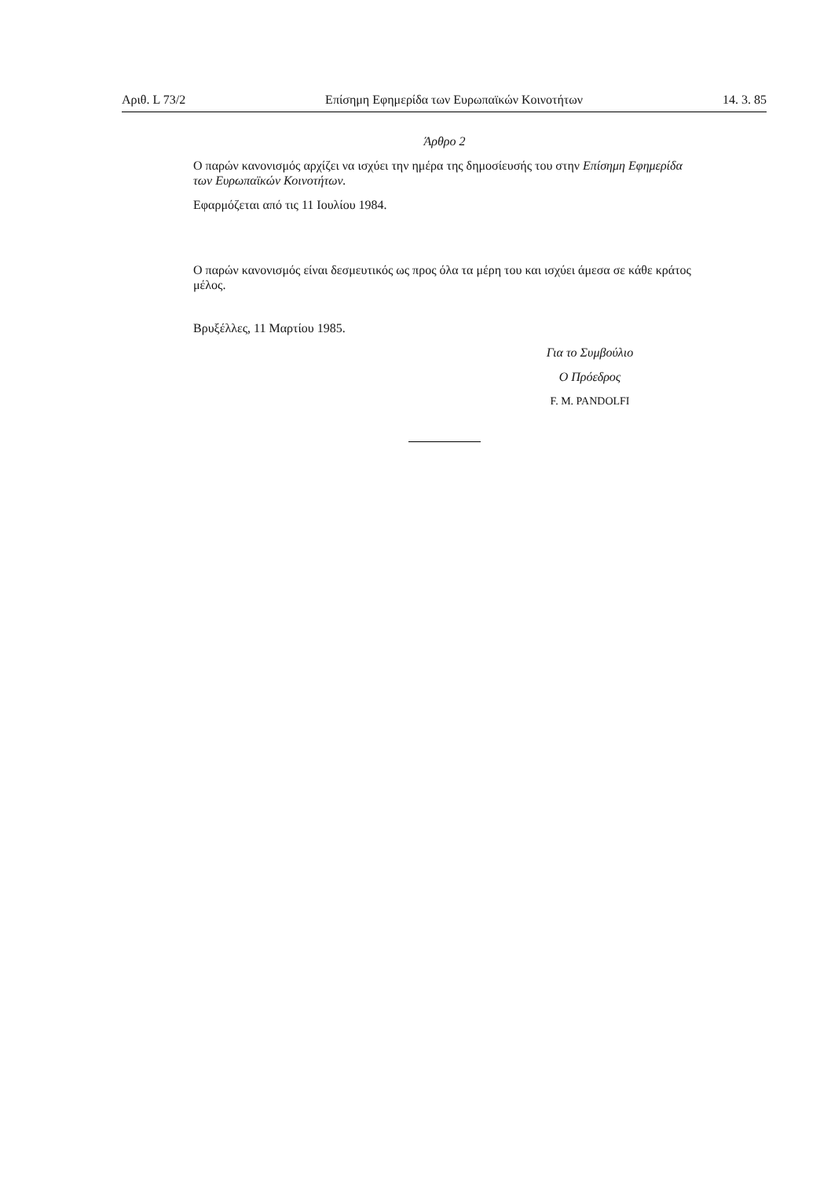Αριθ. L 73/2 Επίσημη Εφημερίδα των Ευρωπαϊκών Κοινοτήτων 14. 3. 85
Άρθρο 2
Ο παρών κανονισμός αρχίζει να ισχύει την ημέρα της δημοσίευσής του στην Επίσημη Εφημερίδα των Ευρωπαϊκών Κοινοτήτων.
Εφαρμόζεται από τις 11 Ιουλίου 1984.
Ο παρών κανονισμός είναι δεσμευτικός ως προς όλα τα μέρη του και ισχύει άμεσα σε κάθε κράτος μέλος.
Βρυξέλλες, 11 Μαρτίου 1985.
Για το Συμβούλιο
Ο Πρόεδρος
F. M. PANDOLFI